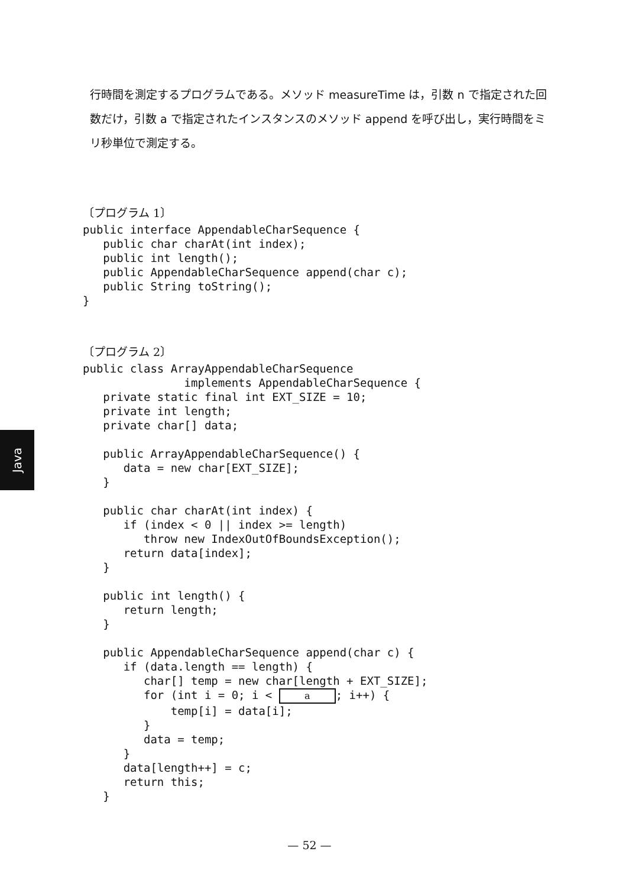行時間を測定するプログラムである。メソッド measureTime は，引数 n で指定された回数だけ，引数 a で指定されたインスタンスのメソッド append を呼び出し，実行時間をミリ秒単位で測定する。
〔プログラム 1〕
public interface AppendableCharSequence {
   public char charAt(int index);
   public int length();
   public AppendableCharSequence append(char c);
   public String toString();
}
〔プログラム 2〕
public class ArrayAppendableCharSequence
               implements AppendableCharSequence {
   private static final int EXT_SIZE = 10;
   private int length;
   private char[] data;

   public ArrayAppendableCharSequence() {
      data = new char[EXT_SIZE];
   }

   public char charAt(int index) {
      if (index < 0 || index >= length)
         throw new IndexOutOfBoundsException();
      return data[index];
   }

   public int length() {
      return length;
   }

   public AppendableCharSequence append(char c) {
      if (data.length == length) {
         char[] temp = new char[length + EXT_SIZE];
         for (int i = 0; i < a; i++) {
             temp[i] = data[i];
         }
         data = temp;
      }
      data[length++] = c;
      return this;
   }
Java
— 52 —